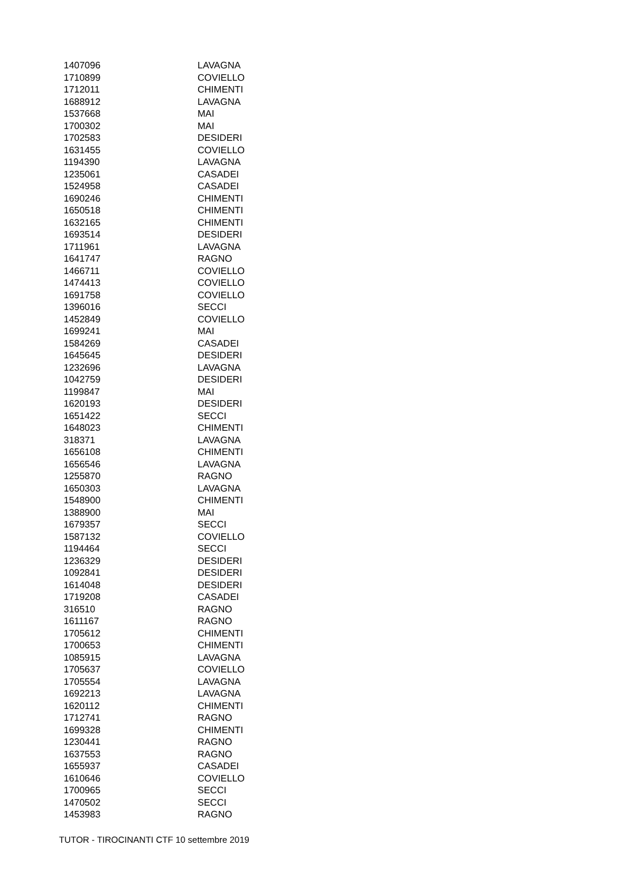| 1407096 | LAVAGNA |
| 1710899 | COVIELLO |
| 1712011 | CHIMENTI |
| 1688912 | LAVAGNA |
| 1537668 | MAI |
| 1700302 | MAI |
| 1702583 | DESIDERI |
| 1631455 | COVIELLO |
| 1194390 | LAVAGNA |
| 1235061 | CASADEI |
| 1524958 | CASADEI |
| 1690246 | CHIMENTI |
| 1650518 | CHIMENTI |
| 1632165 | CHIMENTI |
| 1693514 | DESIDERI |
| 1711961 | LAVAGNA |
| 1641747 | RAGNO |
| 1466711 | COVIELLO |
| 1474413 | COVIELLO |
| 1691758 | COVIELLO |
| 1396016 | SECCI |
| 1452849 | COVIELLO |
| 1699241 | MAI |
| 1584269 | CASADEI |
| 1645645 | DESIDERI |
| 1232696 | LAVAGNA |
| 1042759 | DESIDERI |
| 1199847 | MAI |
| 1620193 | DESIDERI |
| 1651422 | SECCI |
| 1648023 | CHIMENTI |
| 318371 | LAVAGNA |
| 1656108 | CHIMENTI |
| 1656546 | LAVAGNA |
| 1255870 | RAGNO |
| 1650303 | LAVAGNA |
| 1548900 | CHIMENTI |
| 1388900 | MAI |
| 1679357 | SECCI |
| 1587132 | COVIELLO |
| 1194464 | SECCI |
| 1236329 | DESIDERI |
| 1092841 | DESIDERI |
| 1614048 | DESIDERI |
| 1719208 | CASADEI |
| 316510 | RAGNO |
| 1611167 | RAGNO |
| 1705612 | CHIMENTI |
| 1700653 | CHIMENTI |
| 1085915 | LAVAGNA |
| 1705637 | COVIELLO |
| 1705554 | LAVAGNA |
| 1692213 | LAVAGNA |
| 1620112 | CHIMENTI |
| 1712741 | RAGNO |
| 1699328 | CHIMENTI |
| 1230441 | RAGNO |
| 1637553 | RAGNO |
| 1655937 | CASADEI |
| 1610646 | COVIELLO |
| 1700965 | SECCI |
| 1470502 | SECCI |
| 1453983 | RAGNO |
TUTOR - TIROCINANTI CTF 10 settembre 2019